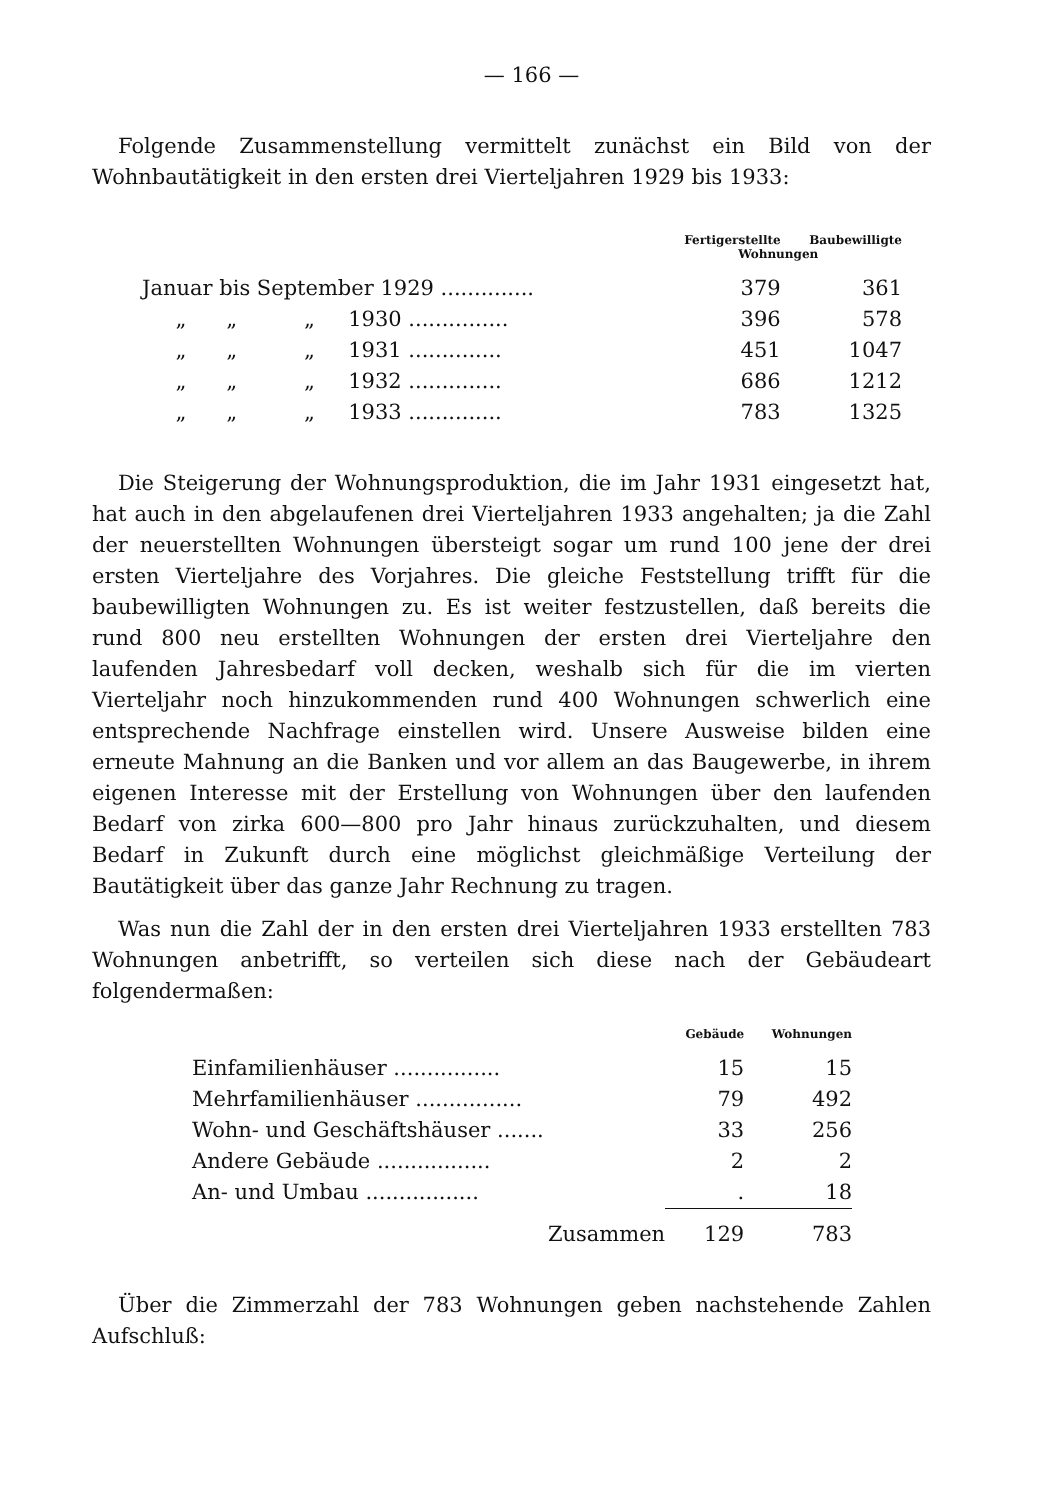— 166 —
Folgende Zusammenstellung vermittelt zunächst ein Bild von der Wohnbautätigkeit in den ersten drei Vierteljahren 1929 bis 1933:
| | Fertigerstellte | Baubewilligte |
| --- | --- | --- |
| | Wohnungen | |
| Januar bis September 1929 .............. | 379 | 361 |
| „ „ „ 1930 ............... | 396 | 578 |
| „ „ „ 1931 .............. | 451 | 1047 |
| „ „ „ 1932 .............. | 686 | 1212 |
| „ „ „ 1933 .............. | 783 | 1325 |
Die Steigerung der Wohnungsproduktion, die im Jahr 1931 eingesetzt hat, hat auch in den abgelaufenen drei Vierteljahren 1933 angehalten; ja die Zahl der neuerstellten Wohnungen übersteigt sogar um rund 100 jene der drei ersten Vierteljahre des Vorjahres. Die gleiche Feststellung trifft für die baubewilligten Wohnungen zu. Es ist weiter festzustellen, daß bereits die rund 800 neu erstellten Wohnungen der ersten drei Vierteljahre den laufenden Jahresbedarf voll decken, weshalb sich für die im vierten Vierteljahr noch hinzukommenden rund 400 Wohnungen schwerlich eine entsprechende Nachfrage einstellen wird. Unsere Ausweise bilden eine erneute Mahnung an die Banken und vor allem an das Baugewerbe, in ihrem eigenen Interesse mit der Erstellung von Wohnungen über den laufenden Bedarf von zirka 600—800 pro Jahr hinaus zurückzuhalten, und diesem Bedarf in Zukunft durch eine möglichst gleichmäßige Verteilung der Bautätigkeit über das ganze Jahr Rechnung zu tragen.
Was nun die Zahl der in den ersten drei Vierteljahren 1933 erstellten 783 Wohnungen anbetrifft, so verteilen sich diese nach der Gebäudeart folgendermaßen:
| | Gebäude | Wohnungen |
| --- | --- | --- |
| Einfamilienhäuser ................ | 15 | 15 |
| Mehrfamilienhäuser ................ | 79 | 492 |
| Wohn- und Geschäftshäuser ....... | 33 | 256 |
| Andere Gebäude ................. | 2 | 2 |
| An- und Umbau ................. | . | 18 |
| Zusammen | 129 | 783 |
Über die Zimmerzahl der 783 Wohnungen geben nachstehende Zahlen Aufschluß: